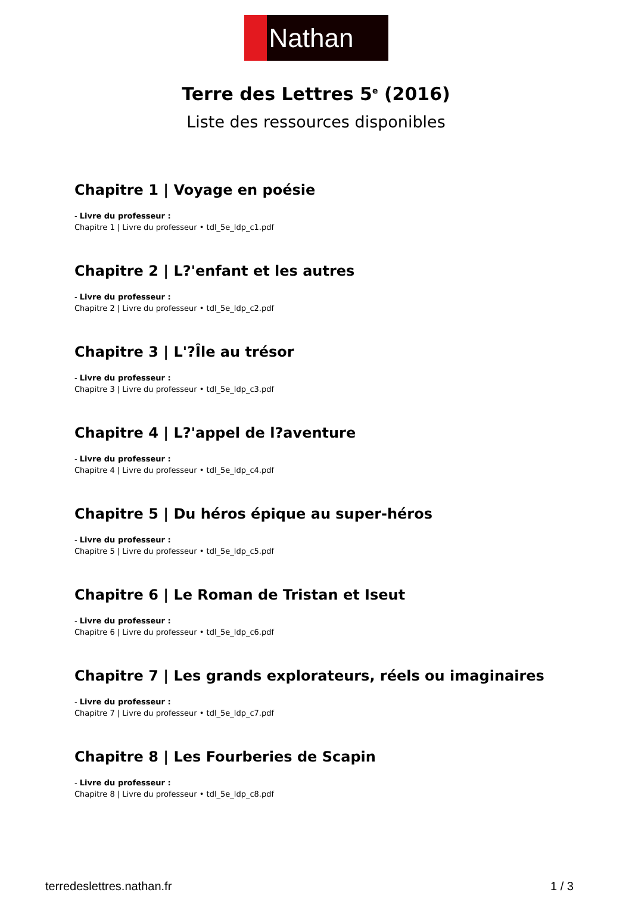Nathan
Terre des Lettres 5<sup>e</sup> (2016)
Liste des ressources disponibles
Chapitre 1 | Voyage en poésie
- Livre du professeur :
Chapitre 1 | Livre du professeur • tdl_5e_ldp_c1.pdf
Chapitre 2 | L?'enfant et les autres
- Livre du professeur :
Chapitre 2 | Livre du professeur • tdl_5e_ldp_c2.pdf
Chapitre 3 | L'?Île au trésor
- Livre du professeur :
Chapitre 3 | Livre du professeur • tdl_5e_ldp_c3.pdf
Chapitre 4 | L?'appel de l?aventure
- Livre du professeur :
Chapitre 4 | Livre du professeur • tdl_5e_ldp_c4.pdf
Chapitre 5 | Du héros épique au super-héros
- Livre du professeur :
Chapitre 5 | Livre du professeur • tdl_5e_ldp_c5.pdf
Chapitre 6 | Le Roman de Tristan et Iseut
- Livre du professeur :
Chapitre 6 | Livre du professeur • tdl_5e_ldp_c6.pdf
Chapitre 7 | Les grands explorateurs, réels ou imaginaires
- Livre du professeur :
Chapitre 7 | Livre du professeur • tdl_5e_ldp_c7.pdf
Chapitre 8 | Les Fourberies de Scapin
- Livre du professeur :
Chapitre 8 | Livre du professeur • tdl_5e_ldp_c8.pdf
terredeslettres.nathan.fr 1 / 3